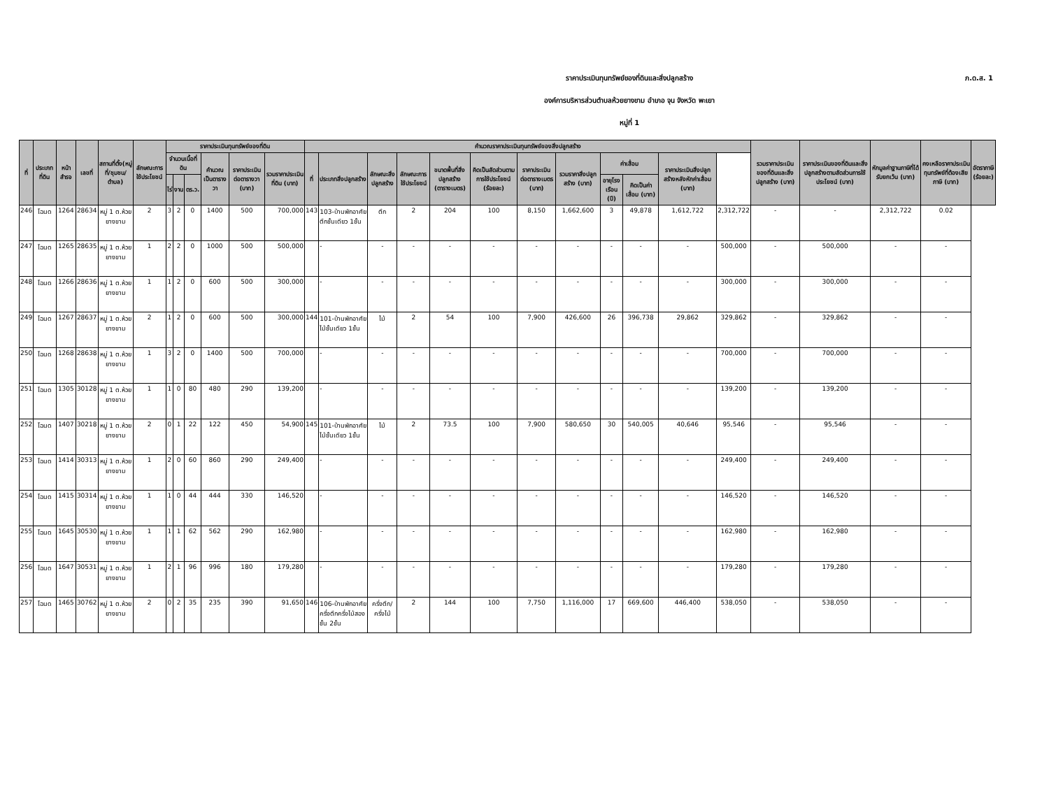ภ.ด.ส. 1
ราคาประเมินทุนทรัพย์ของที่ดินและสิ่งปลูกสร้าง
องค์การบริหารส่วนตำบลห้วยยางขาม อำเภอ จุน จังหวัด พะเยา
หมู่ที่ 1
| ที่ | ประเภทที่ดิน | หน้าสำรจ | เลขที่ | สถานที่ตั้ง(หมู่ที่/ชุมชน/ตำบล) | ลักษณะการใช้ประโยชน์ | ราคาประเมินทุนทรัพย์ของที่ดิน | | | | | | คำนวณราคาประเมินทุนทรัพย์ของสิ่งปลูกสร้าง | | | | | | | | | | | | รวมราคาประเมินของที่ดินและสิ่งปลูกสร้าง (บาท) | ราคาประเมินของที่ดินและสิ่งปลูกสร้างตามสัดส่วนการใช้ประโยชน์ (บาท) | หักมูลค่าฐานภาษีที่ได้รับยกเว้น (บาท) | คงเหลือราคาประเมินทุนทรัพย์ที่ต้องเสียภาษี (บาท) | อัตราภาษี (ร้อยละ) |
| --- | --- | --- | --- | --- | --- | --- | --- | --- | --- | --- | --- | --- | --- | --- | --- | --- | --- | --- | --- | --- | --- | --- | --- | --- | --- | --- | --- | --- |
| | | | | | | จำนวนเนื้อที่ดิน | | | คำนวณเป็นตารางวา | ราคาประเมินต่อตารางวา (บาท) | รวมราคาประเมินที่ดิน (บาท) | ที่ | ประเภทสิ่งปลูกสร้าง | ลักษณะสิ่งปลูกสร้าง | ลักษณะการใช้ประโยชน์ | ขนาดพื้นที่สิ่งปลูกสร้าง (ตารางเมตร) | คิดเป็นสัดส่วนตามการใช้ประโยชน์ (ร้อยละ) | ราคาประเมินต่อตารางเมตร (บาท) | รวมราคาสิ่งปลูกสร้าง (บาท) | ค่าเสื่อม | | ราคาประเมินสิ่งปลูกสร้างหลังหักค่าเสื่อม (บาท) | | | | | | |
| | | | | | | ไร่ | งาน | ตร.ว. | | | | | | | | | | | | อายุโรงเรือน (ปี) | คิดเป็นค่าเสื่อม (บาท) | | | | | | | |
| 246 | โฉนด | 1264 | 28634 | หมู่ 1 ต.ห้วยยางขาม | 2 | 3 | 2 | 0 | 1400 | 500 | 700,000 | 143 | 103-บ้านพักอาศัยตึกชั้นเดียว 1ชั้น | ตึก | 2 | 204 | 100 | 8,150 | 1,662,600 | 3 | 49,878 | 1,612,722 | 2,312,722 | - | - | 2,312,722 | 0.02 | |
| 247 | โฉนด | 1265 | 28635 | หมู่ 1 ต.ห้วยยางขาม | 1 | 2 | 2 | 0 | 1000 | 500 | 500,000 | | - | - | - | - | - | - | - | - | - | - | 500,000 | - | 500,000 | - | - | |
| 248 | โฉนด | 1266 | 28636 | หมู่ 1 ต.ห้วยยางขาม | 1 | 1 | 2 | 0 | 600 | 500 | 300,000 | | - | - | - | - | - | - | - | - | - | - | 300,000 | - | 300,000 | - | - | |
| 249 | โฉนด | 1267 | 28637 | หมู่ 1 ต.ห้วยยางขาม | 2 | 1 | 2 | 0 | 600 | 500 | 300,000 | 144 | 101-บ้านพักอาศัยไม้ชั้นเดียว 1ชั้น | ไม้ | 2 | 54 | 100 | 7,900 | 426,600 | 26 | 396,738 | 29,862 | 329,862 | - | 329,862 | - | - | |
| 250 | โฉนด | 1268 | 28638 | หมู่ 1 ต.ห้วยยางขาม | 1 | 3 | 2 | 0 | 1400 | 500 | 700,000 | | - | - | - | - | - | - | - | - | - | - | 700,000 | - | 700,000 | - | - | |
| 251 | โฉนด | 1305 | 30128 | หมู่ 1 ต.ห้วยยางขาม | 1 | 1 | 0 | 80 | 480 | 290 | 139,200 | | - | - | - | - | - | - | - | - | - | - | 139,200 | - | 139,200 | - | - | |
| 252 | โฉนด | 1407 | 30218 | หมู่ 1 ต.ห้วยยางขาม | 2 | 0 | 1 | 22 | 122 | 450 | 54,900 | 145 | 101-บ้านพักอาศัยไม้ชั้นเดียว 1ชั้น | ไม้ | 2 | 73.5 | 100 | 7,900 | 580,650 | 30 | 540,005 | 40,646 | 95,546 | - | 95,546 | - | - | |
| 253 | โฉนด | 1414 | 30313 | หมู่ 1 ต.ห้วยยางขาม | 1 | 2 | 0 | 60 | 860 | 290 | 249,400 | | - | - | - | - | - | - | - | - | - | - | 249,400 | - | 249,400 | - | - | |
| 254 | โฉนด | 1415 | 30314 | หมู่ 1 ต.ห้วยยางขาม | 1 | 1 | 0 | 44 | 444 | 330 | 146,520 | | - | - | - | - | - | - | - | - | - | - | 146,520 | - | 146,520 | - | - | |
| 255 | โฉนด | 1645 | 30530 | หมู่ 1 ต.ห้วยยางขาม | 1 | 1 | 1 | 62 | 562 | 290 | 162,980 | | - | - | - | - | - | - | - | - | - | - | 162,980 | - | 162,980 | - | - | |
| 256 | โฉนด | 1647 | 30531 | หมู่ 1 ต.ห้วยยางขาม | 1 | 2 | 1 | 96 | 996 | 180 | 179,280 | | - | - | - | - | - | - | - | - | - | - | 179,280 | - | 179,280 | - | - | |
| 257 | โฉนด | 1465 | 30762 | หมู่ 1 ต.ห้วยยางขาม | 2 | 0 | 2 | 35 | 235 | 390 | 91,650 | 146 | 106-บ้านพักอาศัยครึ่งตึกครึ่งไม้สองชั้น 2ชั้น | ครึ่งตึก/ครึ่งไม้ | 2 | 144 | 100 | 7,750 | 1,116,000 | 17 | 669,600 | 446,400 | 538,050 | - | 538,050 | - | - | |